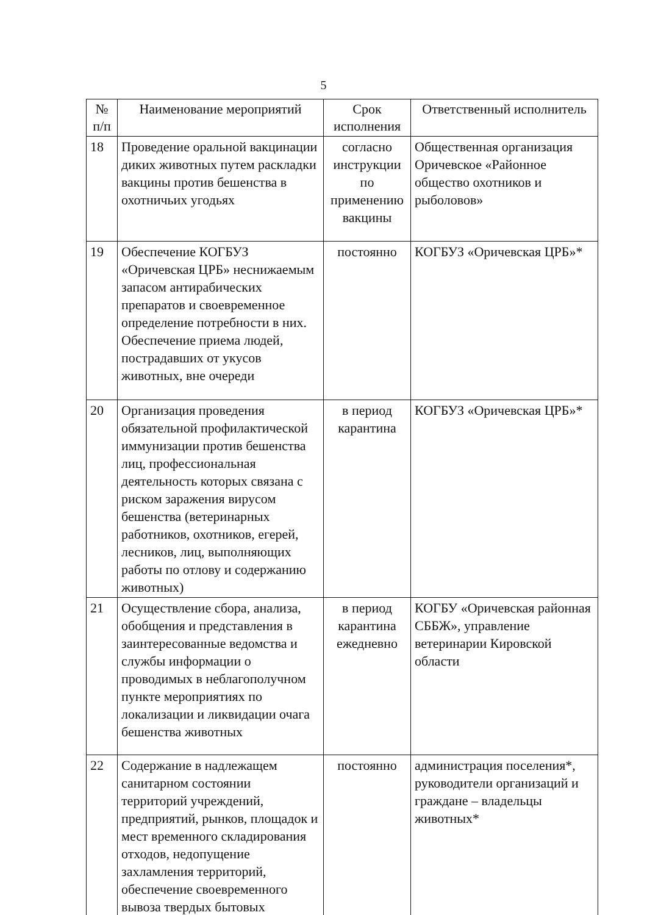5
| № п/п | Наименование мероприятий | Срок исполнения | Ответственный исполнитель |
| --- | --- | --- | --- |
| 18 | Проведение оральной вакцинации диких животных путем раскладки вакцины против бешенства в охотничьих угодьях | согласно инструкции по применению вакцины | Общественная организация Оричевское «Районное общество охотников и рыболовов» |
| 19 | Обеспечение КОГБУЗ «Оричевская ЦРБ» неснижаемым запасом антирабических препаратов и своевременное определение потребности в них. Обеспечение приема людей, пострадавших от укусов животных, вне очереди | постоянно | КОГБУЗ «Оричевская ЦРБ»* |
| 20 | Организация проведения обязательной профилактической иммунизации против бешенства лиц, профессиональная деятельность которых связана с риском заражения вирусом бешенства (ветеринарных работников, охотников, егерей, лесников, лиц, выполняющих работы по отлову и содержанию животных) | в период карантина | КОГБУЗ «Оричевская ЦРБ»* |
| 21 | Осуществление сбора, анализа, обобщения и представления в заинтересованные ведомства и службы информации о проводимых в неблагополучном пункте мероприятиях по локализации и ликвидации очага бешенства животных | в период карантина ежедневно | КОГБУ «Оричевская районная СББЖ», управление ветеринарии Кировской области |
| 22 | Содержание в надлежащем санитарном состоянии территорий учреждений, предприятий, рынков, площадок и мест временного складирования отходов, недопущение захламления территорий, обеспечение своевременного вывоза твердых бытовых | постоянно | администрация поселения*, руководители организаций и граждане – владельцы животных* |